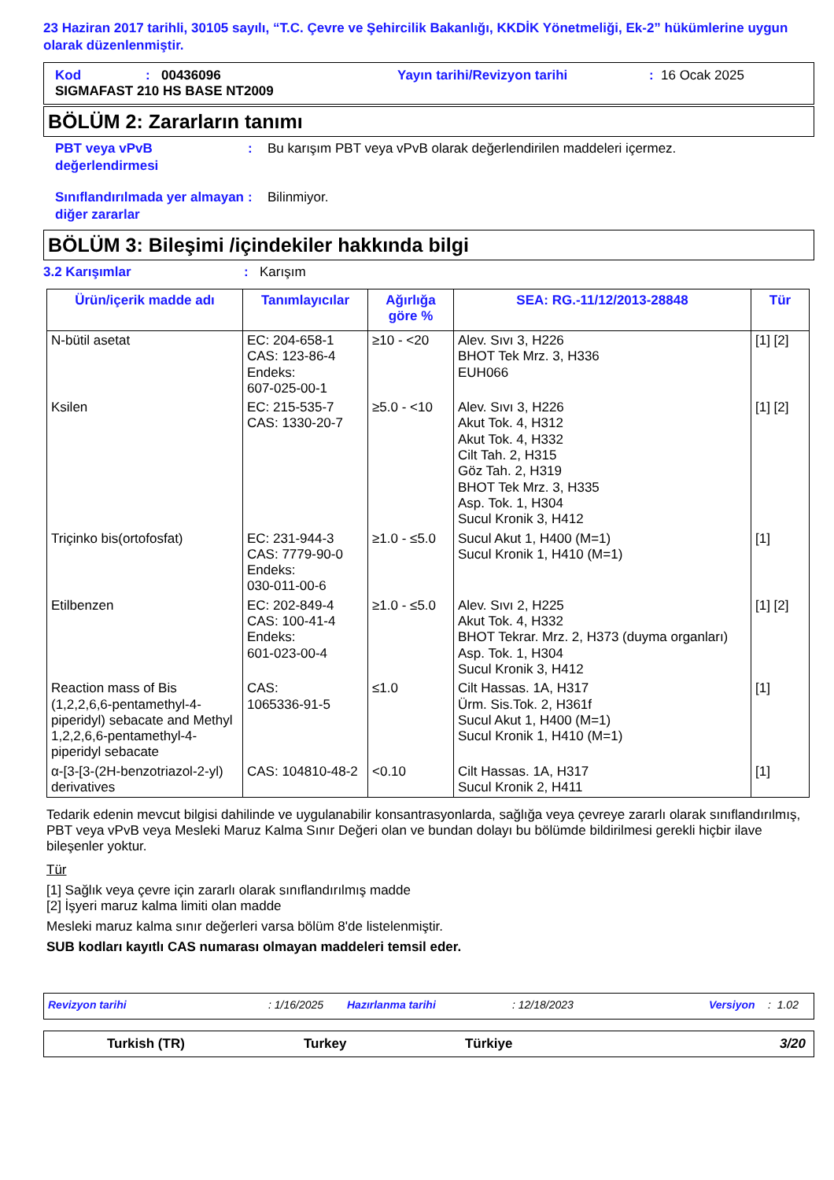23 Haziran 2017 tarihli, 30105 sayılı, “T.C. Çevre ve Şehircilik Bakanlığı, KKDİK Yönetmeliği, Ek-2” hükümlerine uygun olarak düzenlenmiştir.
Kod: 00436096 Yayın tarihi/Revizyon tarihi: 16 Ocak 2025
SIGMAFAST 210 HS BASE NT2009
BÖLÜM 2: Zararların tanımı
PBT veya vPvB değerlendirmesi: Bu karışım PBT veya vPvB olarak değerlendirilen maddeleri içermez.
Sınıflandırılmada yer almayan diğer zararlar: Bilinmiyor.
BÖLÜM 3: Bileşimi /içindekiler hakkında bilgi
3.2 Karışımlar: Karışım
| Ürün/içerik madde adı | Tanımlayıcılar | Ağırlığa göre % | SEA: RG.-11/12/2013-28848 | Tür |
| --- | --- | --- | --- | --- |
| N-bütil asetat | EC: 204-658-1 CAS: 123-86-4 Endeks: 607-025-00-1 | ≥10 - <20 | Alev. Sıvı 3, H226 BHOT Tek Mrz. 3, H336 EUH066 | [1] [2] |
| Ksilen | EC: 215-535-7 CAS: 1330-20-7 | ≥5.0 - <10 | Alev. Sıvı 3, H226 Akut Tok. 4, H312 Akut Tok. 4, H332 Cilt Tah. 2, H315 Göz Tah. 2, H319 BHOT Tek Mrz. 3, H335 Asp. Tok. 1, H304 Sucul Kronik 3, H412 | [1] [2] |
| Triçinko bis(ortofosfat) | EC: 231-944-3 CAS: 7779-90-0 Endeks: 030-011-00-6 | ≥1.0 - ≤5.0 | Sucul Akut 1, H400 (M=1) Sucul Kronik 1, H410 (M=1) | [1] |
| Etilbenzen | EC: 202-849-4 CAS: 100-41-4 Endeks: 601-023-00-4 | ≥1.0 - ≤5.0 | Alev. Sıvı 2, H225 Akut Tok. 4, H332 BHOT Tekrar. Mrz. 2, H373 (duyma organları) Asp. Tok. 1, H304 Sucul Kronik 3, H412 | [1] [2] |
| Reaction mass of Bis (1,2,2,6,6-pentamethyl-4-piperidyl) sebacate and Methyl 1,2,2,6,6-pentamethyl-4-piperidyl sebacate | CAS: 1065336-91-5 | ≤1.0 | Cilt Hassas. 1A, H317 Ürm. Sis.Tok. 2, H361f Sucul Akut 1, H400 (M=1) Sucul Kronik 1, H410 (M=1) | [1] |
| α-[3-[3-(2H-benzotriazol-2-yl) derivatives | CAS: 104810-48-2 | <0.10 | Cilt Hassas. 1A, H317 Sucul Kronik 2, H411 | [1] |
Tedarik edenin mevcut bilgisi dahilinde ve uygulanabilir konsantrasyonlarda, sağlığa veya çevreye zararlı olarak sınıflandırılmış, PBT veya vPvB veya Mesleki Maruz Kalma Sınır Değeri olan ve bundan dolayı bu bölümde bildirilmesi gerekli hiçbir ilave bileşenler yoktur.
Tür
[1] Sağlık veya çevre için zararlı olarak sınıflandırılmış madde
[2] İşyeri maruz kalma limiti olan madde
Mesleki maruz kalma sınır değerleri varsa bölüm 8'de listelenmiştir.
SUB kodları kayıtlı CAS numarası olmayan maddeleri temsil eder.
Revizyon tarihi: 1/16/2025 Hazırlanma tarihi: 12/18/2023 Versiyon: 1.02
Turkish (TR) Turkey Türkiye 3/20